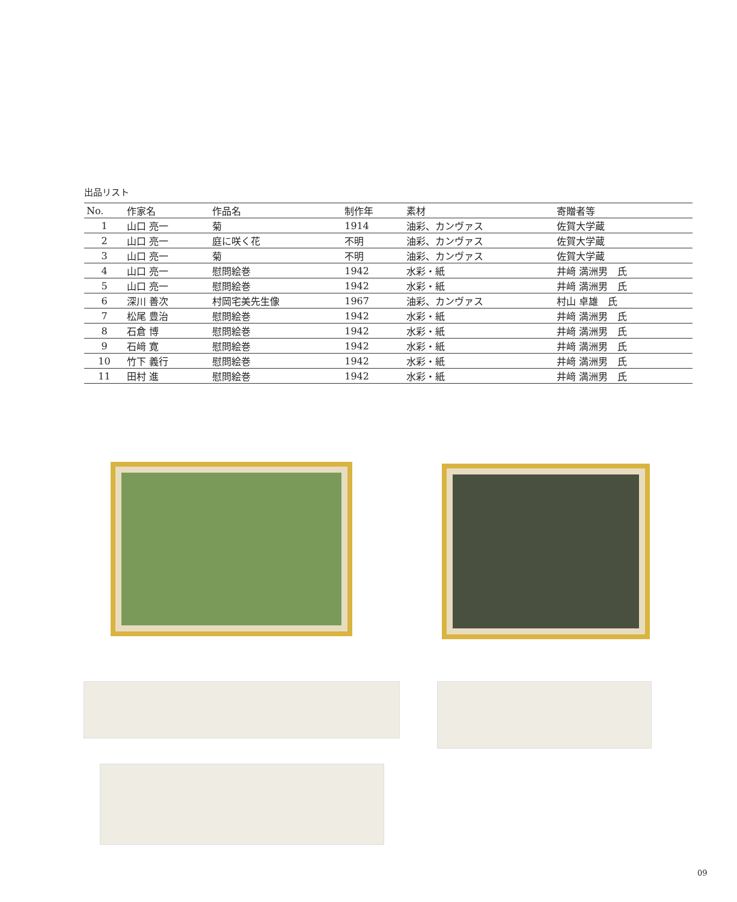出品リスト
| No. | 作家名 | 作品名 | 制作年 | 素材 | 寄贈者等 |
| --- | --- | --- | --- | --- | --- |
| 1 | 山口 亮一 | 菊 | 1914 | 油彩、カンヴァス | 佐賀大学蔵 |
| 2 | 山口 亮一 | 庭に咲く花 | 不明 | 油彩、カンヴァス | 佐賀大学蔵 |
| 3 | 山口 亮一 | 菊 | 不明 | 油彩、カンヴァス | 佐賀大学蔵 |
| 4 | 山口 亮一 | 慰問絵巻 | 1942 | 水彩・紙 | 井﨑 満洲男 氏 |
| 5 | 山口 亮一 | 慰問絵巻 | 1942 | 水彩・紙 | 井﨑 満洲男 氏 |
| 6 | 深川 善次 | 村岡宅美先生像 | 1967 | 油彩、カンヴァス | 村山 卓雄 氏 |
| 7 | 松尾 豊治 | 慰問絵巻 | 1942 | 水彩・紙 | 井﨑 満洲男 氏 |
| 8 | 石倉 博 | 慰問絵巻 | 1942 | 水彩・紙 | 井﨑 満洲男 氏 |
| 9 | 石﨑 寛 | 慰問絵巻 | 1942 | 水彩・紙 | 井﨑 満洲男 氏 |
| 10 | 竹下 義行 | 慰問絵巻 | 1942 | 水彩・紙 | 井﨑 満洲男 氏 |
| 11 | 田村 進 | 慰問絵巻 | 1942 | 水彩・紙 | 井﨑 満洲男 氏 |
09